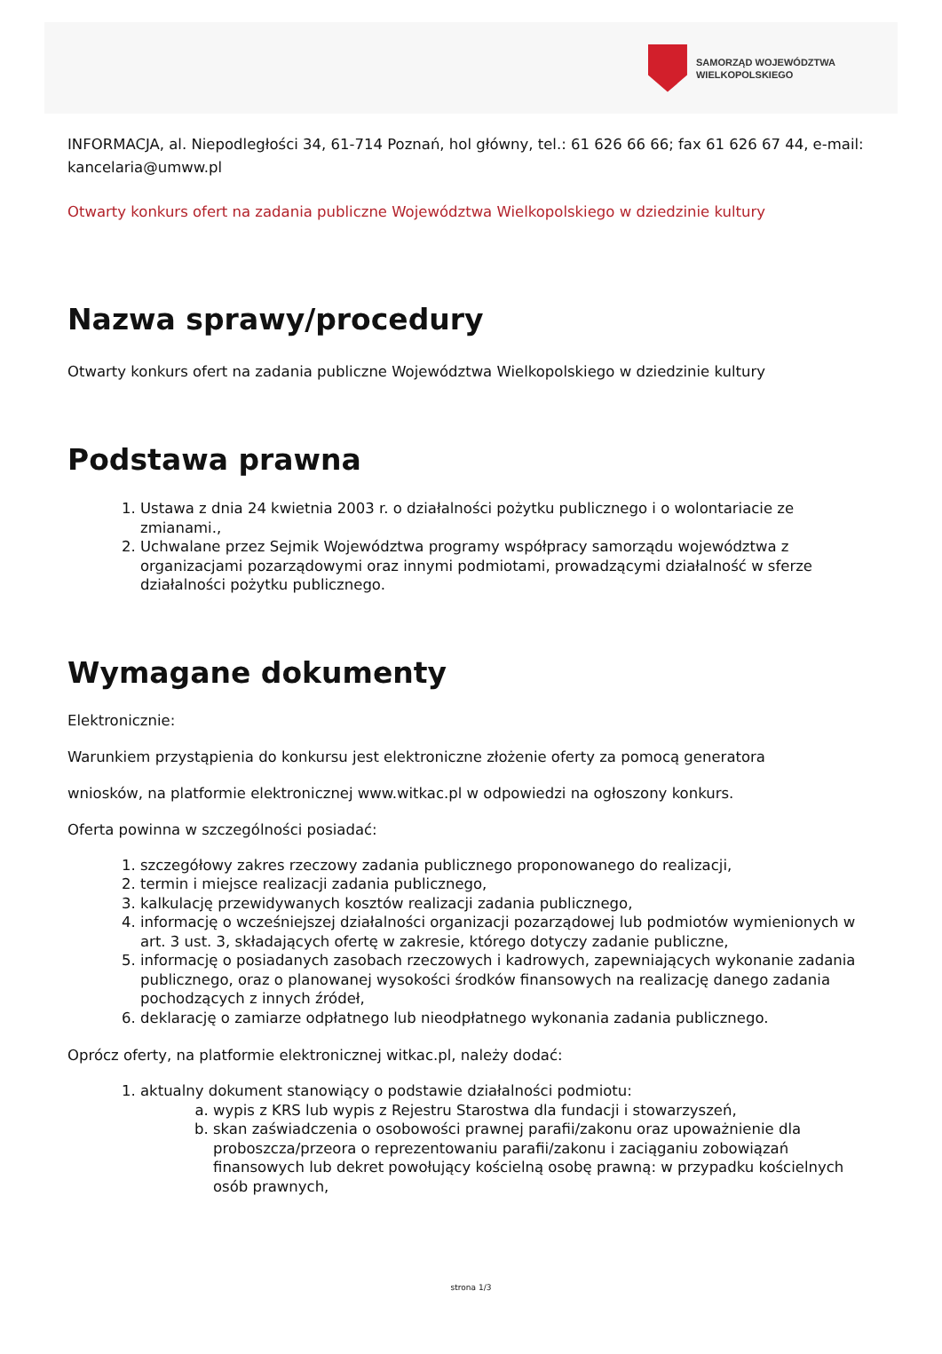SAMORZĄD WOJEWÓDZTWA
WIELKOPOLSKIEGO
INFORMACJA, al. Niepodległości 34, 61-714 Poznań, hol główny, tel.: 61 626 66 66; fax 61 626 67 44, e-mail: kancelaria@umww.pl
Otwarty konkurs ofert na zadania publiczne Województwa Wielkopolskiego w dziedzinie kultury
Nazwa sprawy/procedury
Otwarty konkurs ofert na zadania publiczne Województwa Wielkopolskiego w dziedzinie kultury
Podstawa prawna
1. Ustawa z dnia 24 kwietnia 2003 r. o działalności pożytku publicznego i o wolontariacie ze zmianami.,
2. Uchwalane przez Sejmik Województwa programy współpracy samorządu województwa z organizacjami pozarządowymi oraz innymi podmiotami, prowadzącymi działalność w sferze działalności pożytku publicznego.
Wymagane dokumenty
Elektronicznie:
Warunkiem przystąpienia do konkursu jest elektroniczne złożenie oferty za pomocą generatora
wniosków, na platformie elektronicznej www.witkac.pl w odpowiedzi na ogłoszony konkurs.
Oferta powinna w szczególności posiadać:
1. szczegółowy zakres rzeczowy zadania publicznego proponowanego do realizacji,
2. termin i miejsce realizacji zadania publicznego,
3. kalkulację przewidywanych kosztów realizacji zadania publicznego,
4. informację o wcześniejszej działalności organizacji pozarządowej lub podmiotów wymienionych w art. 3 ust. 3, składających ofertę w zakresie, którego dotyczy zadanie publiczne,
5. informację o posiadanych zasobach rzeczowych i kadrowych, zapewniających wykonanie zadania publicznego, oraz o planowanej wysokości środków finansowych na realizację danego zadania pochodzących z innych źródeł,
6. deklarację o zamiarze odpłatnego lub nieodpłatnego wykonania zadania publicznego.
Oprócz oferty, na platformie elektronicznej witkac.pl, należy dodać:
1. aktualny dokument stanowiący o podstawie działalności podmiotu:
a. wypis z KRS lub wypis z Rejestru Starostwa dla fundacji i stowarzyszeń,
b. skan zaświadczenia o osobowości prawnej parafii/zakonu oraz upoważnienie dla proboszcza/przeora o reprezentowaniu parafii/zakonu i zaciąganiu zobowiązań finansowych lub dekret powołujący kościelną osobę prawną: w przypadku kościelnych osób prawnych,
strona 1/3